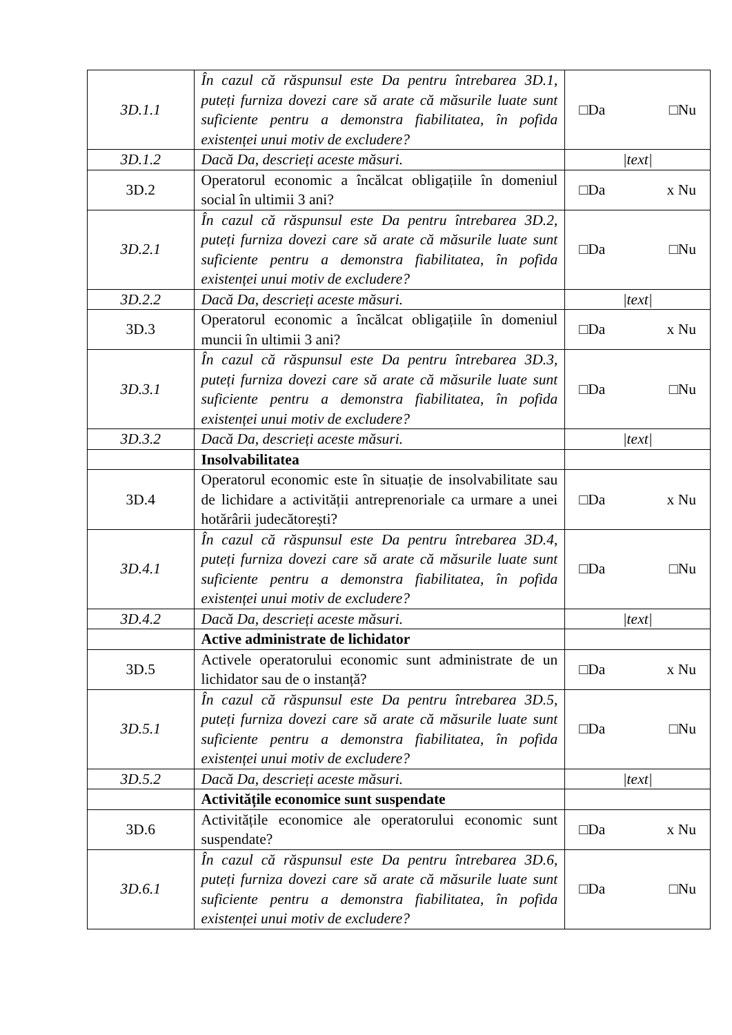| 3D.1.1 | În cazul că răspunsul este Da pentru întrebarea 3D.1, puteți furniza dovezi care să arate că măsurile luate sunt suficiente pentru a demonstra fiabilitatea, în pofida existenței unui motiv de excludere? | □Da □Nu |
| 3D.1.2 | Dacă Da, descrieți aceste măsuri. | /text/ |
| 3D.2 | Operatorul economic a încălcat obligațiile în domeniul social în ultimii 3 ani? | □Da x Nu |
| 3D.2.1 | În cazul că răspunsul este Da pentru întrebarea 3D.2, puteți furniza dovezi care să arate că măsurile luate sunt suficiente pentru a demonstra fiabilitatea, în pofida existenței unui motiv de excludere? | □Da □Nu |
| 3D.2.2 | Dacă Da, descrieți aceste măsuri. | /text/ |
| 3D.3 | Operatorul economic a încălcat obligațiile în domeniul muncii în ultimii 3 ani? | □Da x Nu |
| 3D.3.1 | În cazul că răspunsul este Da pentru întrebarea 3D.3, puteți furniza dovezi care să arate că măsurile luate sunt suficiente pentru a demonstra fiabilitatea, în pofida existenței unui motiv de excludere? | □Da □Nu |
| 3D.3.2 | Dacă Da, descrieți aceste măsuri. | /text/ |
| | Insolvabilitatea | |
| 3D.4 | Operatorul economic este în situație de insolvabilitate sau de lichidare a activității antreprenoriale ca urmare a unei hotărârii judecătorești? | □Da x Nu |
| 3D.4.1 | În cazul că răspunsul este Da pentru întrebarea 3D.4, puteți furniza dovezi care să arate că măsurile luate sunt suficiente pentru a demonstra fiabilitatea, în pofida existenței unui motiv de excludere? | □Da □Nu |
| 3D.4.2 | Dacă Da, descrieți aceste măsuri. | /text/ |
| | Active administrate de lichidator | |
| 3D.5 | Activele operatorului economic sunt administrate de un lichidator sau de o instanță? | □Da x Nu |
| 3D.5.1 | În cazul că răspunsul este Da pentru întrebarea 3D.5, puteți furniza dovezi care să arate că măsurile luate sunt suficiente pentru a demonstra fiabilitatea, în pofida existenței unui motiv de excludere? | □Da □Nu |
| 3D.5.2 | Dacă Da, descrieți aceste măsuri. | /text/ |
| | Activitățile economice sunt suspendate | |
| 3D.6 | Activitățile economice ale operatorului economic sunt suspendate? | □Da x Nu |
| 3D.6.1 | În cazul că răspunsul este Da pentru întrebarea 3D.6, puteți furniza dovezi care să arate că măsurile luate sunt suficiente pentru a demonstra fiabilitatea, în pofida existenței unui motiv de excludere? | □Da □Nu |